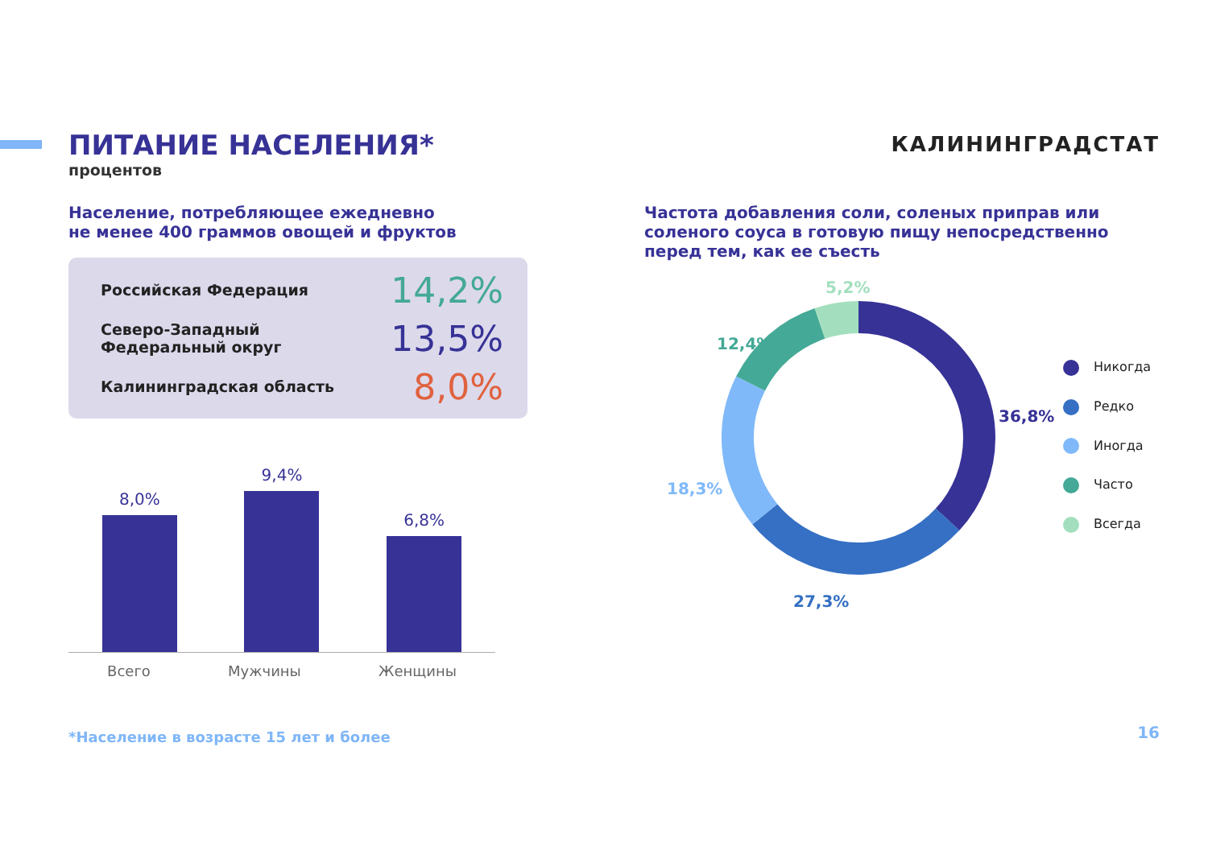ПИТАНИЕ НАСЕЛЕНИЯ*
процентов
КАЛИНИНГРАДСТАТ
Население, потребляющее ежедневно
не менее 400 граммов овощей и фруктов
Российская Федерация 14,2%
Северо-Западный
Федеральный округ 13,5%
Калининградская область 8,0%
8,0%
9,4%
6,8%
Всего Мужчины Женщины
Частота добавления соли, соленых приправ или
соленого соуса в готовую пищу непосредственно
перед тем, как ее съесть
5,2%
12,4%
18,3%
27,3%
36,8%
Никогда
Редко
Иногда
Часто
Всегда
*Население в возрасте 15 лет и более
16